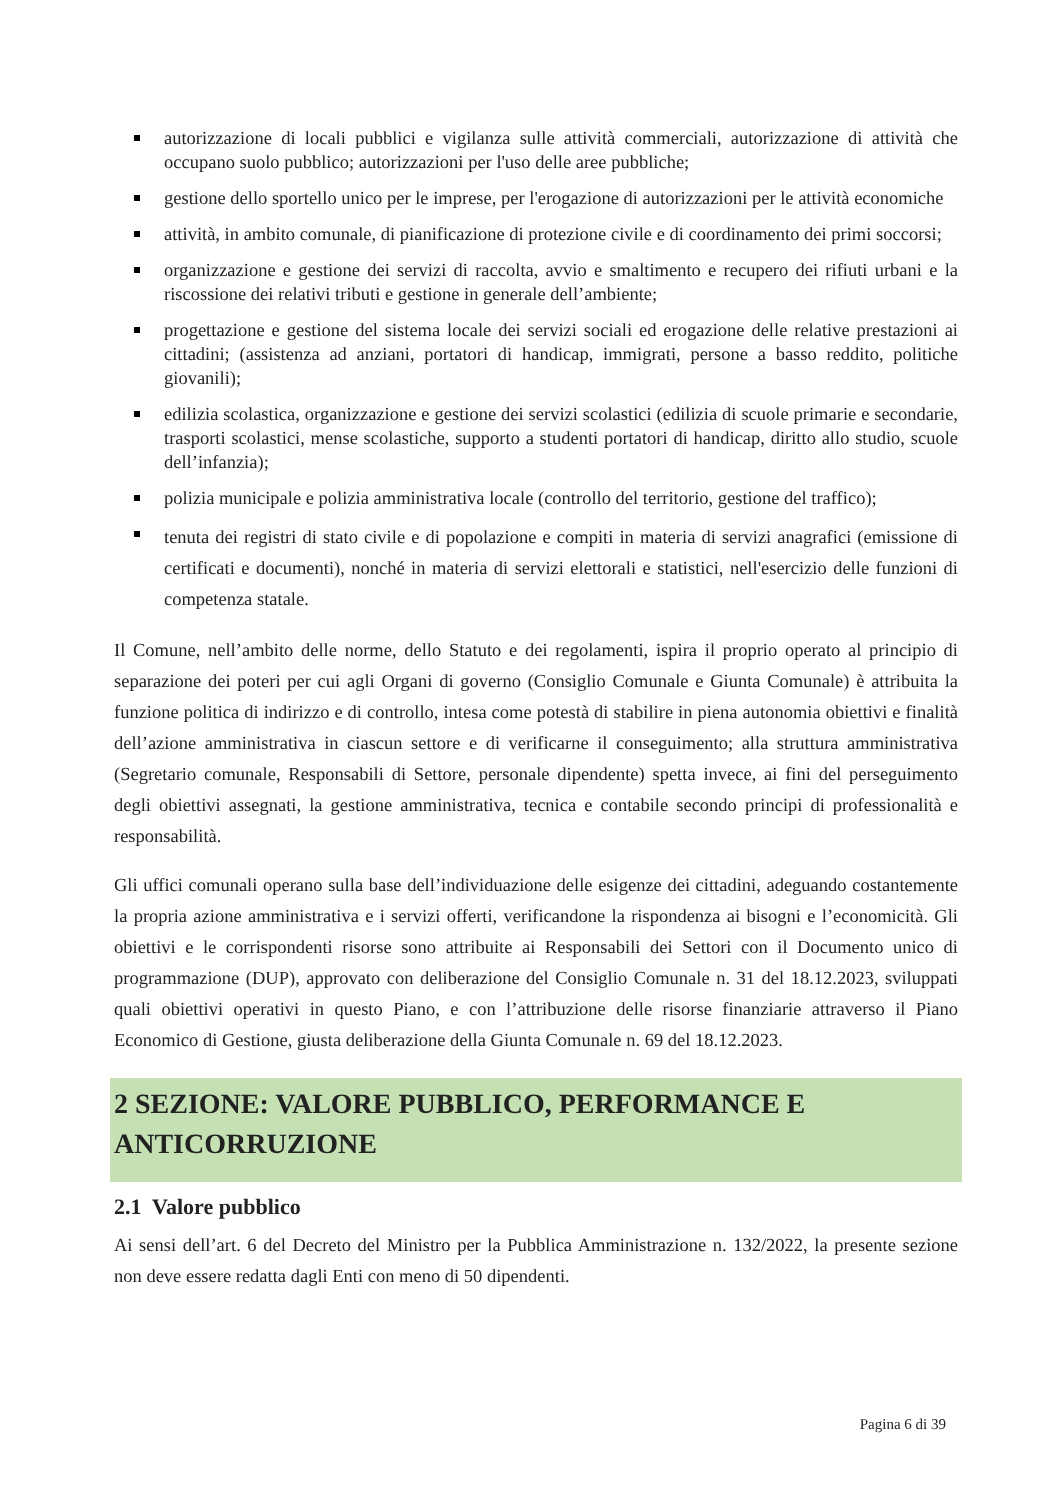autorizzazione di locali pubblici e vigilanza sulle attività commerciali, autorizzazione di attività che occupano suolo pubblico; autorizzazioni per l'uso delle aree pubbliche;
gestione dello sportello unico per le imprese, per l'erogazione di autorizzazioni per le attività economiche
attività, in ambito comunale, di pianificazione di protezione civile e di coordinamento dei primi soccorsi;
organizzazione e gestione dei servizi di raccolta, avvio e smaltimento e recupero dei rifiuti urbani e la riscossione dei relativi tributi e gestione in generale dell’ambiente;
progettazione e gestione del sistema locale dei servizi sociali ed erogazione delle relative prestazioni ai cittadini; (assistenza ad anziani, portatori di handicap, immigrati, persone a basso reddito, politiche giovanili);
edilizia scolastica, organizzazione e gestione dei servizi scolastici (edilizia di scuole primarie e secondarie, trasporti scolastici, mense scolastiche, supporto a studenti portatori di handicap, diritto allo studio, scuole dell’infanzia);
polizia municipale e polizia amministrativa locale (controllo del territorio, gestione del traffico);
tenuta dei registri di stato civile e di popolazione e compiti in materia di servizi anagrafici (emissione di certificati e documenti), nonché in materia di servizi elettorali e statistici, nell'esercizio delle funzioni di competenza statale.
Il Comune, nell’ambito delle norme, dello Statuto e dei regolamenti, ispira il proprio operato al principio di separazione dei poteri per cui agli Organi di governo (Consiglio Comunale e Giunta Comunale) è attribuita la funzione politica di indirizzo e di controllo, intesa come potestà di stabilire in piena autonomia obiettivi e finalità dell’azione amministrativa in ciascun settore e di verificarne il conseguimento; alla struttura amministrativa (Segretario comunale, Responsabili di Settore, personale dipendente) spetta invece, ai fini del perseguimento degli obiettivi assegnati, la gestione amministrativa, tecnica e contabile secondo principi di professionalità e responsabilità.
Gli uffici comunali operano sulla base dell’individuazione delle esigenze dei cittadini, adeguando costantemente la propria azione amministrativa e i servizi offerti, verificandone la rispondenza ai bisogni e l’economicità. Gli obiettivi e le corrispondenti risorse sono attribuite ai Responsabili dei Settori con il Documento unico di programmazione (DUP), approvato con deliberazione del Consiglio Comunale n. 31 del 18.12.2023, sviluppati quali obiettivi operativi in questo Piano, e con l’attribuzione delle risorse finanziarie attraverso il Piano Economico di Gestione, giusta deliberazione della Giunta Comunale n. 69 del 18.12.2023.
2 SEZIONE: VALORE PUBBLICO, PERFORMANCE E ANTICORRUZIONE
2.1 Valore pubblico
Ai sensi dell’art. 6 del Decreto del Ministro per la Pubblica Amministrazione n. 132/2022, la presente sezione non deve essere redatta dagli Enti con meno di 50 dipendenti.
Pagina 6 di 39